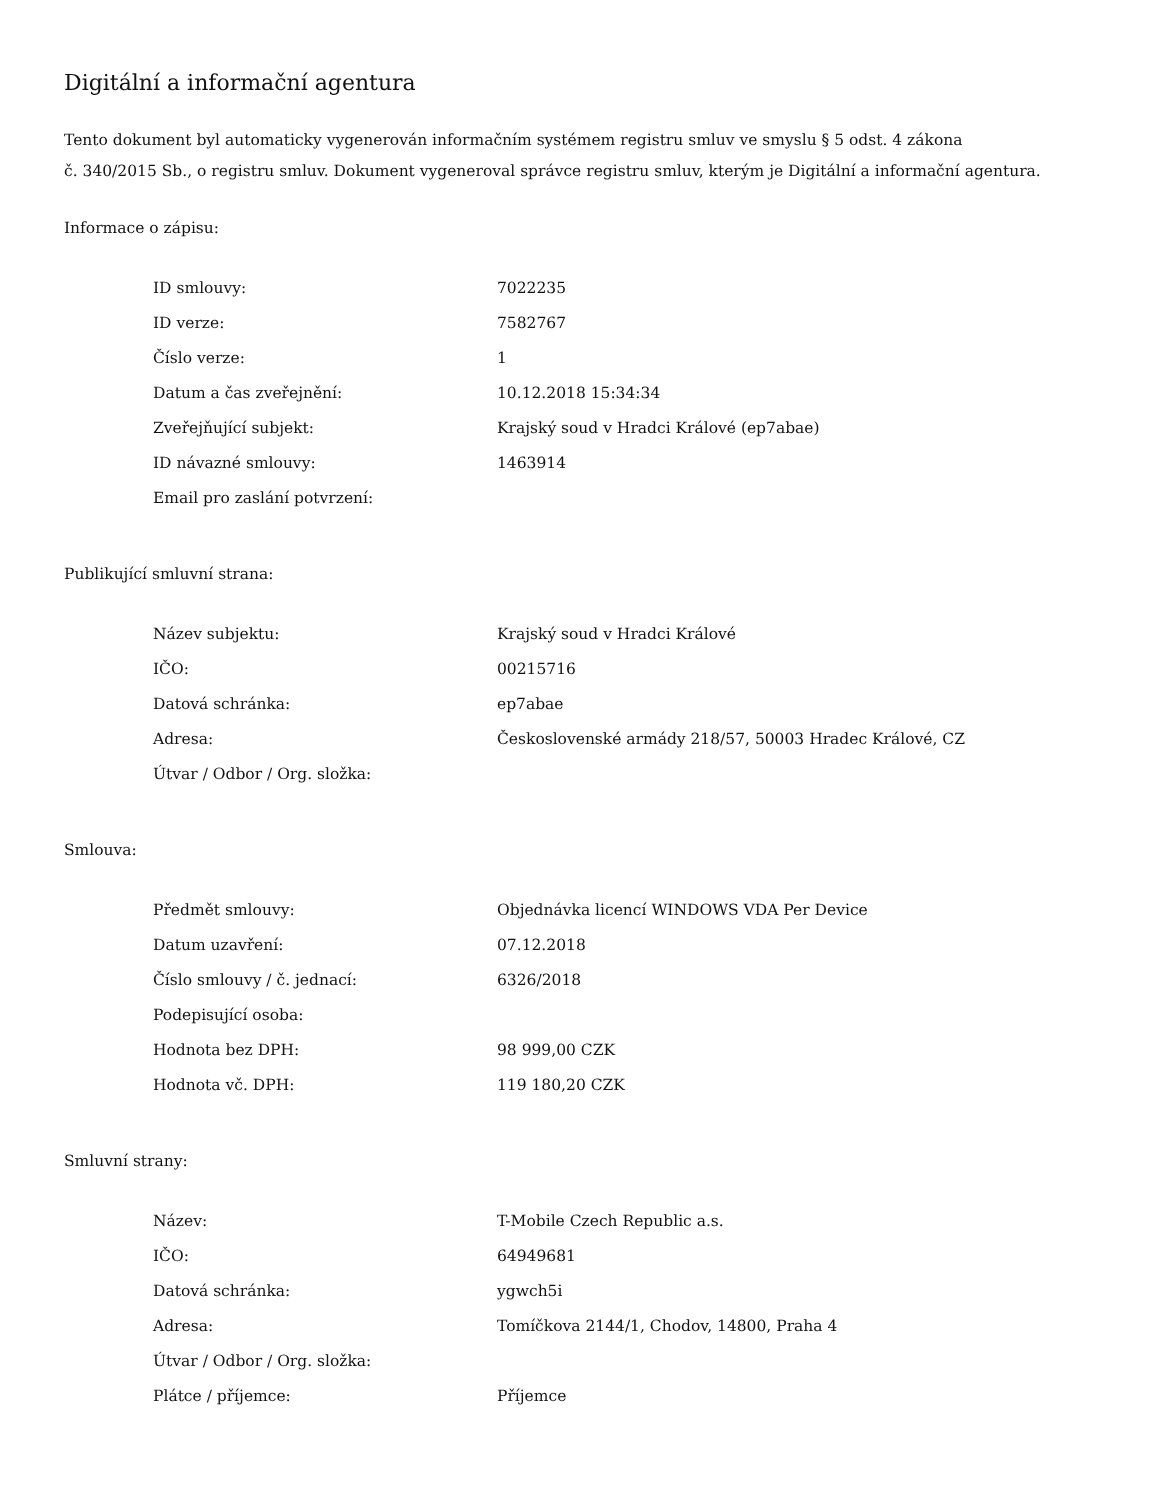Digitální a informační agentura
Tento dokument byl automaticky vygenerován informačním systémem registru smluv ve smyslu § 5 odst. 4 zákona
č. 340/2015 Sb., o registru smluv. Dokument vygeneroval správce registru smluv, kterým je Digitální a informační agentura.
Informace o zápisu:
| ID smlouvy: | 7022235 |
| ID verze: | 7582767 |
| Číslo verze: | 1 |
| Datum a čas zveřejnění: | 10.12.2018 15:34:34 |
| Zveřejňující subjekt: | Krajský soud v Hradci Králové (ep7abae) |
| ID návazné smlouvy: | 1463914 |
| Email pro zaslání potvrzení: | |
Publikující smluvní strana:
| Název subjektu: | Krajský soud v Hradci Králové |
| IČO: | 00215716 |
| Datová schránka: | ep7abae |
| Adresa: | Československé armády 218/57, 50003 Hradec Králové, CZ |
| Útvar / Odbor / Org. složka: | |
Smlouva:
| Předmět smlouvy: | Objednávka licencí WINDOWS VDA Per Device |
| Datum uzavření: | 07.12.2018 |
| Číslo smlouvy / č. jednací: | 6326/2018 |
| Podepisující osoba: | |
| Hodnota bez DPH: | 98 999,00 CZK |
| Hodnota vč. DPH: | 119 180,20 CZK |
Smluvní strany:
| Název: | T-Mobile Czech Republic a.s. |
| IČO: | 64949681 |
| Datová schránka: | ygwch5i |
| Adresa: | Tomíčkova 2144/1, Chodov, 14800, Praha 4 |
| Útvar / Odbor / Org. složka: | |
| Plátce / příjemce: | Příjemce |